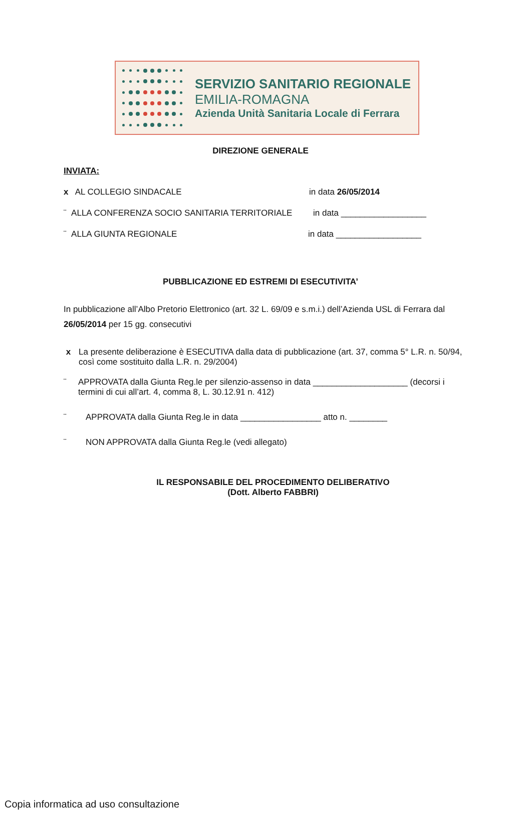SERVIZIO SANITARIO REGIONALE
EMILIA-ROMAGNA
Azienda Unità Sanitaria Locale di Ferrara
DIREZIONE GENERALE
INVIATA:
x AL COLLEGIO SINDACALE in data 26/05/2014
¨ ALLA CONFERENZA SOCIO SANITARIA TERRITORIALE in data __________________
¨ ALLA GIUNTA REGIONALE in data __________________
PUBBLICAZIONE ED ESTREMI DI ESECUTIVITA’
In pubblicazione all’Albo Pretorio Elettronico (art. 32 L. 69/09 e s.m.i.) dell’Azienda USL di Ferrara dal 26/05/2014 per 15 gg. consecutivi
x La presente deliberazione è ESECUTIVA dalla data di pubblicazione (art. 37, comma 5° L.R. n. 50/94, così come sostituito dalla L.R. n. 29/2004)
¨ APPROVATA dalla Giunta Reg.le per silenzio-assenso in data ____________________ (decorsi i termini di cui all’art. 4, comma 8, L. 30.12.91 n. 412)
¨ APPROVATA dalla Giunta Reg.le in data _________________ atto n. ________
¨ NON APPROVATA dalla Giunta Reg.le (vedi allegato)
IL RESPONSABILE DEL PROCEDIMENTO DELIBERATIVO
(Dott. Alberto FABBRI)
Copia informatica ad uso consultazione